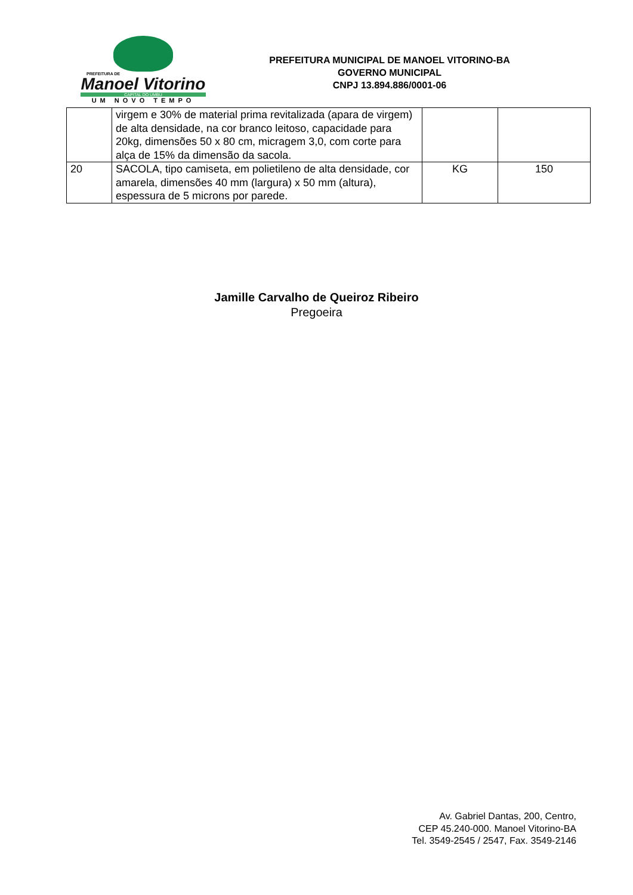PREFEITURA DE
Manoel Vitorino
CAPITAL DO UMBU
UM NOVO TEMPO
PREFEITURA MUNICIPAL DE MANOEL VITORINO-BA
GOVERNO MUNICIPAL
CNPJ 13.894.886/0001-06
| | virgem e 30% de material prima revitalizada (apara de virgem) de alta densidade, na cor branco leitoso, capacidade para 20kg, dimensões 50 x 80 cm, micragem 3,0, com corte para alça de 15% da dimensão da sacola. | | |
| 20 | SACOLA, tipo camiseta, em polietileno de alta densidade, cor amarela, dimensões 40 mm (largura) x 50 mm (altura), espessura de 5 microns por parede. | KG | 150 |
Jamille Carvalho de Queiroz Ribeiro
Pregoeira
Av. Gabriel Dantas, 200, Centro,
CEP 45.240-000. Manoel Vitorino-BA
Tel. 3549-2545 / 2547, Fax. 3549-2146